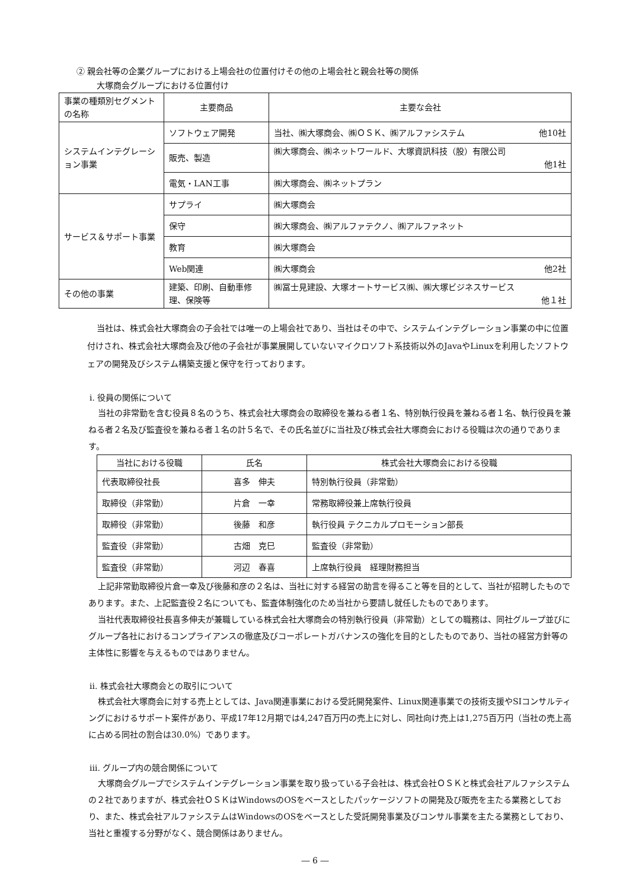② 親会社等の企業グループにおける上場会社の位置付けその他の上場会社と親会社等の関係
大塚商会グループにおける位置付け
| 事業の種類別セグメントの名称 | 主要商品 | 主要な会社 |
| --- | --- | --- |
| システムインテグレーション事業 | ソフトウェア開発 | 当社、㈱大塚商会、㈱ＯＳＫ、㈱アルファシステム 他10社 |
| | 販売、製造 | ㈱大塚商会、㈱ネットワールド、大塚資訊科技（股）有限公司 他1社 |
| | 電気・LAN工事 | ㈱大塚商会、㈱ネットプラン |
| サービス＆サポート事業 | サプライ | ㈱大塚商会 |
| | 保守 | ㈱大塚商会、㈱アルファテクノ、㈱アルファネット |
| | 教育 | ㈱大塚商会 |
| | Web関連 | ㈱大塚商会 他2社 |
| その他の事業 | 建築、印刷、自動車修理、保険等 | ㈱冨士見建設、大塚オートサービス㈱、㈱大塚ビジネスサービス 他１社 |
当社は、株式会社大塚商会の子会社では唯一の上場会社であり、当社はその中で、システムインテグレーション事業の中に位置付けされ、株式会社大塚商会及び他の子会社が事業展開していないマイクロソフト系技術以外のJavaやLinuxを利用したソフトウェアの開発及びシステム構築支援と保守を行っております。
ⅰ. 役員の関係について
当社の非常勤を含む役員８名のうち、株式会社大塚商会の取締役を兼ねる者１名、特別執行役員を兼ねる者１名、執行役員を兼ねる者２名及び監査役を兼ねる者１名の計５名で、その氏名並びに当社及び株式会社大塚商会における役職は次の通りであります。
| 当社における役職 | 氏名 | 株式会社大塚商会における役職 |
| --- | --- | --- |
| 代表取締役社長 | 喜多 伸夫 | 特別執行役員（非常勤） |
| 取締役（非常勤） | 片倉 一幸 | 常務取締役兼上席執行役員 |
| 取締役（非常勤） | 後藤 和彦 | 執行役員 テクニカルプロモーション部長 |
| 監査役（非常勤） | 古畑 克巳 | 監査役（非常勤） |
| 監査役（非常勤） | 河辺 春喜 | 上席執行役員 経理財務担当 |
上記非常勤取締役片倉一幸及び後藤和彦の２名は、当社に対する経営の助言を得ること等を目的として、当社が招聘したものであります。また、上記監査役２名についても、監査体制強化のため当社から要請し就任したものであります。
当社代表取締役社長喜多伸夫が兼職している株式会社大塚商会の特別執行役員（非常勤）としての職務は、同社グループ並びにグループ各社におけるコンプライアンスの徹底及びコーポレートガバナンスの強化を目的としたものであり、当社の経営方針等の主体性に影響を与えるものではありません。
ⅱ. 株式会社大塚商会との取引について
株式会社大塚商会に対する売上としては、Java関連事業における受託開発案件、Linux関連事業での技術支援やSIコンサルティングにおけるサポート案件があり、平成17年12月期では4,247百万円の売上に対し、同社向け売上は1,275百万円（当社の売上高に占める同社の割合は30.0%）であります。
ⅲ. グループ内の競合関係について
大塚商会グループでシステムインテグレーション事業を取り扱っている子会社は、株式会社ＯＳＫと株式会社アルファシステムの２社でありますが、株式会社ＯＳＫはWindowsのOSをベースとしたパッケージソフトの開発及び販売を主たる業務としており、また、株式会社アルファシステムはWindowsのOSをベースとした受託開発事業及びコンサル事業を主たる業務としており、当社と重複する分野がなく、競合関係はありません。
― 6 ―